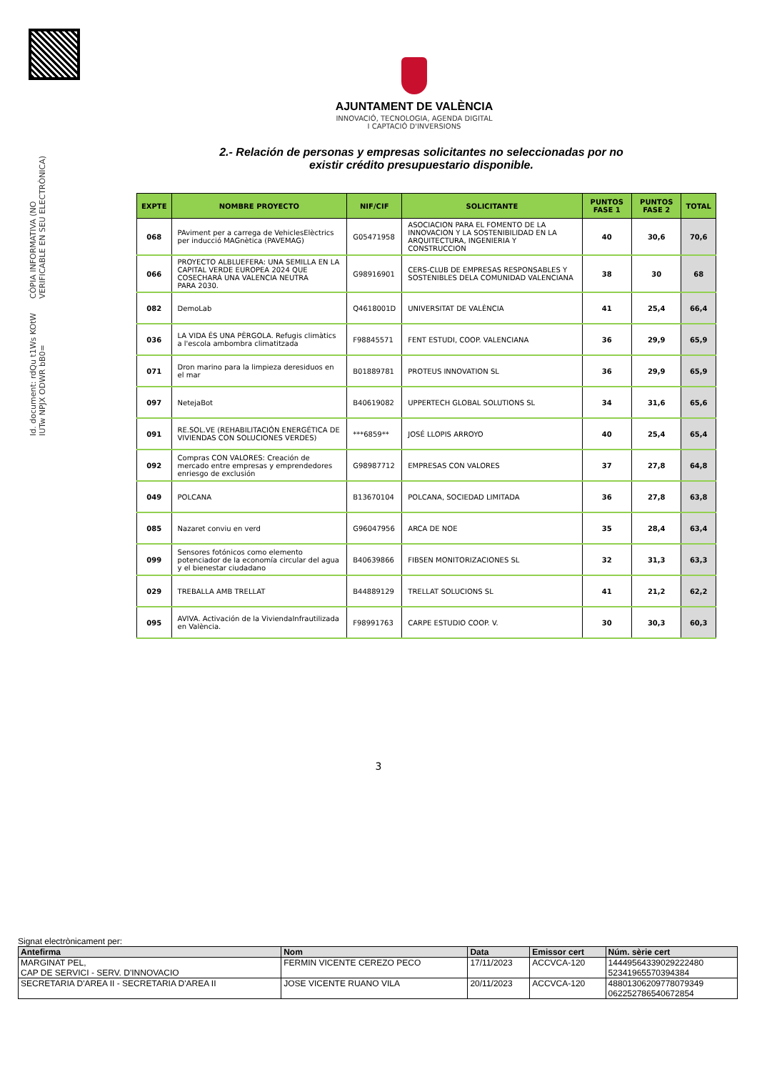Id. document: rdQu t1Ws KOtW IUTw NPJX ODWR bB0=
CÒPIA INFORMATIVA (NO VERIFICABLE EN SEU ELECTRÒNICA)
AJUNTAMENT DE VALÈNCIA
INNOVACIÓ, TECNOLOGIA, AGENDA DIGITAL
I CAPTACIÓ D'INVERSIONS
2.- Relación de personas y empresas solicitantes no seleccionadas por no existir crédito presupuestario disponible.
| EXPTE | NOMBRE PROYECTO | NIF/CIF | SOLICITANTE | PUNTOS FASE 1 | PUNTOS FASE 2 | TOTAL |
| --- | --- | --- | --- | --- | --- | --- |
| 068 | PAviment per a carrega de VehiclesElèctrics per inducció MAGnètica (PAVEMAG) | G05471958 | ASOCIACION PARA EL FOMENTO DE LA INNOVACION Y LA SOSTENIBILIDAD EN LA ARQUITECTURA, INGENIERIA Y CONSTRUCCION | 40 | 30,6 | 70,6 |
| 066 | PROYECTO ALBLUEFERA: UNA SEMILLA EN LA CAPITAL VERDE EUROPEA 2024 QUE COSECHARÁ UNA VALENCIA NEUTRA PARA 2030. | G98916901 | CERS-CLUB DE EMPRESAS RESPONSABLES Y SOSTENIBLES DELA COMUNIDAD VALENCIANA | 38 | 30 | 68 |
| 082 | DemoLab | Q4618001D | UNIVERSITAT DE VALÈNCIA | 41 | 25,4 | 66,4 |
| 036 | LA VIDA ÉS UNA PÈRGOLA. Refugis climàtics a l'escola ambombra climatitzada | F98845571 | FENT ESTUDI, COOP. VALENCIANA | 36 | 29,9 | 65,9 |
| 071 | Dron marino para la limpieza deresiduos en el mar | B01889781 | PROTEUS INNOVATION SL | 36 | 29,9 | 65,9 |
| 097 | NetejaBot | B40619082 | UPPERTECH GLOBAL SOLUTIONS SL | 34 | 31,6 | 65,6 |
| 091 | RE.SOL.VE (REHABILITACIÓN ENERGÉTICA DE VIVIENDAS CON SOLUCIONES VERDES) | ***6859** | JOSÉ LLOPIS ARROYO | 40 | 25,4 | 65,4 |
| 092 | Compras CON VALORES: Creación de mercado entre empresas y emprendedores enriesgo de exclusión | G98987712 | EMPRESAS CON VALORES | 37 | 27,8 | 64,8 |
| 049 | POLCANA | B13670104 | POLCANA, SOCIEDAD LIMITADA | 36 | 27,8 | 63,8 |
| 085 | Nazaret conviu en verd | G96047956 | ARCA DE NOE | 35 | 28,4 | 63,4 |
| 099 | Sensores fotónicos como elemento potenciador de la economía circular del agua y el bienestar ciudadano | B40639866 | FIBSEN MONITORIZACIONES SL | 32 | 31,3 | 63,3 |
| 029 | TREBALLA AMB TRELLAT | B44889129 | TRELLAT SOLUCIONS SL | 41 | 21,2 | 62,2 |
| 095 | AVIVA. Activación de la ViviendaInfrautilizada en València. | F98991763 | CARPE ESTUDIO COOP. V. | 30 | 30,3 | 60,3 |
3
Signat electrònicament per:
| Antefirma | Nom | Data | Emissor cert | Núm. sèrie cert |
| --- | --- | --- | --- | --- |
| MARGINAT PEL, CAP DE SERVICI - SERV. D'INNOVACIO | FERMIN VICENTE CEREZO PECO | 17/11/2023 | ACCVCA-120 | 14449564339029222480 52341965570394384 |
| SECRETARIA D'AREA II - SECRETARIA D'AREA II | JOSE VICENTE RUANO VILA | 20/11/2023 | ACCVCA-120 | 48801306209778079349 062252786540672854 |